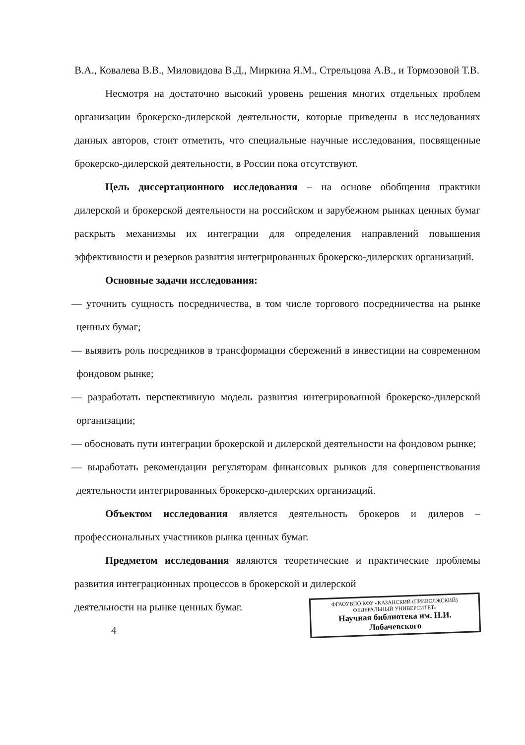В.А., Ковалева В.В., Миловидова В.Д., Миркина Я.М., Стрельцова А.В., и Тормозовой Т.В.
Несмотря на достаточно высокий уровень решения многих отдельных проблем организации брокерско-дилерской деятельности, которые приведены в исследованиях данных авторов, стоит отметить, что специальные научные исследования, посвященные брокерско-дилерской деятельности, в России пока отсутствуют.
Цель диссертационного исследования – на основе обобщения практики дилерской и брокерской деятельности на российском и зарубежном рынках ценных бумаг раскрыть механизмы их интеграции для определения направлений повышения эффективности и резервов развития интегрированных брокерско-дилерских организаций.
Основные задачи исследования:
— уточнить сущность посредничества, в том числе торгового посредничества на рынке ценных бумаг;
— выявить роль посредников в трансформации сбережений в инвестиции на современном фондовом рынке;
— разработать перспективную модель развития интегрированной брокерско-дилерской организации;
— обосновать пути интеграции брокерской и дилерской деятельности на фондовом рынке;
— выработать рекомендации регуляторам финансовых рынков для совершенствования деятельности интегрированных брокерско-дилерских организаций.
Объектом исследования является деятельность брокеров и дилеров – профессиональных участников рынка ценных бумаг.
Предметом исследования являются теоретические и практические проблемы развития интеграционных процессов в брокерской и дилерской
деятельности на рынке ценных бумаг.
4
ФГАОУВПО КФУ «КАЗАНСКИЙ (ПРИВОЛЖСКИЙ) ФЕДЕРАЛЬНЫЙ УНИВЕРСИТЕТ»
Научная библиотека им. Н.И. Лобачевского